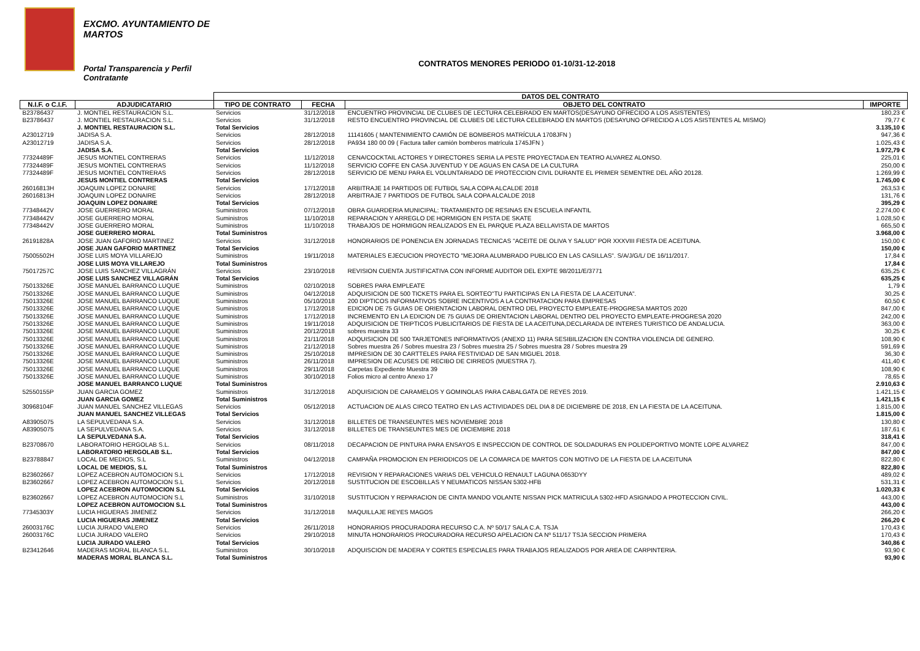EXCMO. AYUNTAMIENTO DE
MARTOS
Portal Transparencia y Perfil
Contratante
CONTRATOS MENORES PERIODO 01-10/31-12-2018
| | | DATOS DEL CONTRATO | | | |
| --- | --- | --- | --- | --- | --- |
| N.I.F. o C.I.F. | ADJUDICATARIO | TIPO DE CONTRATO | FECHA | OBJETO DEL CONTRATO | IMPORTE |
| B23786437 | J. MONTIEL RESTAURACION S.L. | Servicios | 31/12/2018 | ENCUENTRO PROVINCIAL DE CLUBES DE LECTURA CELEBRADO EN MARTOS(DESAYUNO OFRECIDO A LOS ASISTENTES) | 180,23 € |
| B23786437 | J. MONTIEL RESTAURACION S.L. | Servicios | 31/12/2018 | RESTO ENCUENTRO PROVINCIAL DE CLUBES DE LECTURA CELEBRADO EN MARTOS (DESAYUNO OFRECIDO A LOS ASISTENTES AL MISMO) | 79,77 € |
| | J. MONTIEL RESTAURACION S.L. | Total Servicios | | | 3.135,10 € |
| A23012719 | JADISA S.A. | Servicios | 28/12/2018 | 11141605 ( MANTENIMIENTO CAMIÓN DE BOMBEROS MATRÍCULA 1708JFN ) | 947,36 € |
| A23012719 | JADISA S.A. | Servicios | 28/12/2018 | PA934 180 00 09 ( Factura taller camión bomberos matrícula 1745JFN ) | 1.025,43 € |
| | JADISA S.A. | Total Servicios | | | 1.972,79 € |
| 77324489F | JESUS MONTIEL CONTRERAS | Servicios | 11/12/2018 | CENA/COCKTAIL ACTORES Y DIRECTORES SERIA LA PESTE PROYECTADA EN TEATRO ALVAREZ ALONSO. | 225,01 € |
| 77324489F | JESUS MONTIEL CONTRERAS | Servicios | 11/12/2018 | SERVICIO COFFE EN CASA JUVENTUD Y DE AGUAS EN CASA DE LA CULTURA | 250,00 € |
| 77324489F | JESUS MONTIEL CONTRERAS | Servicios | 28/12/2018 | SERVICIO DE MENU PARA EL VOLUNTARIADO DE PROTECCION CIVIL DURANTE EL PRIMER SEMENTRE DEL AÑO 20128. | 1.269,99 € |
| | JESUS MONTIEL CONTRERAS | Total Servicios | | | 1.745,00 € |
| 26016813H | JOAQUIN LOPEZ DONAIRE | Servicios | 17/12/2018 | ARBITRAJE 14 PARTIDOS DE FUTBOL SALA COPA ALCALDE 2018 | 263,53 € |
| 26016813H | JOAQUIN LOPEZ DONAIRE | Servicios | 28/12/2018 | ARBITRAJE 7 PARTIDOS DE FUTBOL SALA COPA ALCALDE 2018 | 131,76 € |
| | JOAQUIN LOPEZ DONAIRE | Total Servicios | | | 395,29 € |
| 77348442V | JOSE GUERRERO MORAL | Suministros | 07/12/2018 | OBRA GUARDERIA MUNICIPAL: TRATAMIENTO DE RESINAS EN ESCUELA INFANTIL | 2.274,00 € |
| 77348442V | JOSE GUERRERO MORAL | Suministros | 11/10/2018 | REPARACION Y ARREGLO DE HORMIGON EN PISTA DE SKATE | 1.028,50 € |
| 77348442V | JOSE GUERRERO MORAL | Suministros | 11/10/2018 | TRABAJOS DE HORMIGON REALIZADOS EN EL PARQUE PLAZA BELLAVISTA DE MARTOS | 665,50 € |
| | JOSE GUERRERO MORAL | Total Suministros | | | 3.968,00 € |
| 26191828A | JOSE JUAN GAFORIO MARTINEZ | Servicios | 31/12/2018 | HONORARIOS DE PONENCIA EN JORNADAS TECNICAS "ACEITE DE OLIVA Y SALUD" POR XXXVIII FIESTA DE ACEITUNA. | 150,00 € |
| | JOSE JUAN GAFORIO MARTINEZ | Total Servicios | | | 150,00 € |
| 75005502H | JOSE LUIS MOYA VILLAREJO | Suministros | 19/11/2018 | MATERIALES EJECUCION PROYECTO "MEJORA ALUMBRADO PUBLICO EN LAS CASILLAS". S/A/J/G/L/ DE 16/11/2017. | 17,84 € |
| | JOSE LUIS MOYA VILLAREJO | Total Suministros | | | 17,84 € |
| 75017257C | JOSE LUIS SANCHEZ VILLAGRÁN | Servicios | 23/10/2018 | REVISION CUENTA JUSTIFICATIVA CON INFORME AUDITOR DEL EXPTE 98/2011/E/3771 | 635,25 € |
| | JOSE LUIS SANCHEZ VILLAGRÁN | Total Servicios | | | 635,25 € |
| 75013326E | JOSE MANUEL BARRANCO LUQUE | Suministros | 02/10/2018 | SOBRES PARA EMPLEATE | 1,79 € |
| 75013326E | JOSE MANUEL BARRANCO LUQUE | Suministros | 04/12/2018 | ADQUISICION DE 500 TICKETS PARA EL SORTEO"TU PARTICIPAS EN LA FIESTA DE LA ACEITUNA". | 30,25 € |
| 75013326E | JOSE MANUEL BARRANCO LUQUE | Suministros | 05/10/2018 | 200 DIPTICOS INFORMATIVOS SOBRE INCENTIVOS A LA CONTRATACION PARA EMPRESAS | 60,50 € |
| 75013326E | JOSE MANUEL BARRANCO LUQUE | Suministros | 17/12/2018 | EDICION DE 75 GUIAS DE ORIENTACION LABORAL DENTRO DEL PROYECTO EMPLEATE-PROGRESA MARTOS 2020 | 847,00 € |
| 75013326E | JOSE MANUEL BARRANCO LUQUE | Suministros | 17/12/2018 | INCREMENTO EN LA EDICION DE 75 GUIAS DE ORIENTACION LABORAL DENTRO DEL PROYECTO EMPLEATE-PROGRESA 2020 | 242,00 € |
| 75013326E | JOSE MANUEL BARRANCO LUQUE | Suministros | 19/11/2018 | ADQUISICION DE TRIPTICOS PUBLICITARIOS DE FIESTA DE LA ACEITUNA,DECLARADA DE INTERES TURISTICO DE ANDALUCIA. | 363,00 € |
| 75013326E | JOSE MANUEL BARRANCO LUQUE | Suministros | 20/12/2018 | sobres muestra 33 | 30,25 € |
| 75013326E | JOSE MANUEL BARRANCO LUQUE | Suministros | 21/11/2018 | ADQUISICION DE 500 TARJETONES INFORMATIVOS (ANEXO 11) PARA SESIBILIZACION EN CONTRA VIOLENCIA DE GENERO. | 108,90 € |
| 75013326E | JOSE MANUEL BARRANCO LUQUE | Suministros | 21/12/2018 | Sobres muestra 26 / Sobres muestra 23 / Sobres muestra 25 / Sobres muestra 28 / Sobres muestra 29 | 591,69 € |
| 75013326E | JOSE MANUEL BARRANCO LUQUE | Suministros | 25/10/2018 | IMPRESION DE 30 CARTTELES PARA FESTIVIDAD DE SAN MIGUEL 2018. | 36,30 € |
| 75013326E | JOSE MANUEL BARRANCO LUQUE | Suministros | 26/11/2018 | IMPRESION DE ACUSES DE RECIBO DE CIRREOS (MUESTRA 7). | 411,40 € |
| 75013326E | JOSE MANUEL BARRANCO LUQUE | Suministros | 29/11/2018 | Carpetas Expediente Muestra 39 | 108,90 € |
| 75013326E | JOSE MANUEL BARRANCO LUQUE | Suministros | 30/10/2018 | Folios micro al centro Anexo 17 | 78,65 € |
| | JOSE MANUEL BARRANCO LUQUE | Total Suministros | | | 2.910,63 € |
| 52550155P | JUAN GARCIA GOMEZ | Suministros | 31/12/2018 | ADQUISICION DE CARAMELOS Y GOMINOLAS PARA CABALGATA DE REYES 2019. | 1.421,15 € |
| | JUAN GARCIA GOMEZ | Total Suministros | | | 1.421,15 € |
| 30968104F | JUAN MANUEL SANCHEZ VILLEGAS | Servicios | 05/12/2018 | ACTUACION DE ALAS CIRCO TEATRO EN LAS ACTIVIDADES DEL DIA 8 DE DICIEMBRE DE 2018, EN LA FIESTA DE LA ACEITUNA. | 1.815,00 € |
| | JUAN MANUEL SANCHEZ VILLEGAS | Total Servicios | | | 1.815,00 € |
| A83905075 | LA SEPULVEDANA S.A. | Servicios | 31/12/2018 | BILLETES DE TRANSEUNTES MES NOVIEMBRE 2018 | 130,80 € |
| A83905075 | LA SEPULVEDANA S.A. | Servicios | 31/12/2018 | BILLETES DE TRANSEUNTES MES DE DICIEMBRE 2018 | 187,61 € |
| | LA SEPULVEDANA S.A. | Total Servicios | | | 318,41 € |
| B23708670 | LABORATORIO HERGOLAB S.L. | Servicios | 08/11/2018 | DECAPACION DE PINTURA PARA ENSAYOS E INSPECCION DE CONTROL DE SOLDADURAS EN POLIDEPORTIVO MONTE LOPE ALVAREZ | 847,00 € |
| | LABORATORIO HERGOLAB S.L. | Total Servicios | | | 847,00 € |
| B23788847 | LOCAL DE MEDIOS, S.L | Suministros | 04/12/2018 | CAMPAÑA PROMOCION EN PERIODICOS DE LA COMARCA DE MARTOS CON MOTIVO DE LA FIESTA DE LA ACEITUNA | 822,80 € |
| | LOCAL DE MEDIOS, S.L | Total Suministros | | | 822,80 € |
| B23602667 | LOPEZ ACEBRON AUTOMOCION S.L | Servicios | 17/12/2018 | REVISION Y REPARACIONES VARIAS DEL VEHICULO RENAULT LAGUNA 0653DYY | 489,02 € |
| B23602667 | LOPEZ ACEBRON AUTOMOCION S.L | Servicios | 20/12/2018 | SUSTITUCION DE ESCOBILLAS Y NEUMATICOS NISSAN 5302-HFB | 531,31 € |
| | LOPEZ ACEBRON AUTOMOCION S.L | Total Servicios | | | 1.020,33 € |
| B23602667 | LOPEZ ACEBRON AUTOMOCION S.L | Suministros | 31/10/2018 | SUSTITUCION Y REPARACION DE CINTA MANDO VOLANTE NISSAN PICK MATRICULA 5302-HFD ASIGNADO A PROTECCION CIVIL. | 443,00 € |
| | LOPEZ ACEBRON AUTOMOCION S.L | Total Suministros | | | 443,00 € |
| 77345303Y | LUCIA HIGUERAS JIMENEZ | Servicios | 31/12/2018 | MAQUILLAJE REYES MAGOS | 266,20 € |
| | LUCIA HIGUERAS JIMENEZ | Total Servicios | | | 266,20 € |
| 26003176C | LUCIA JURADO VALERO | Servicios | 26/11/2018 | HONORARIOS PROCURADORA RECURSO C.A. Nº 50/17 SALA C.A. TSJA | 170,43 € |
| 26003176C | LUCIA JURADO VALERO | Servicios | 29/10/2018 | MINUTA HONORARIOS PROCURADORA RECURSO APELACION CA Nº 511/17 TSJA SECCION PRIMERA | 170,43 € |
| | LUCIA JURADO VALERO | Total Servicios | | | 340,86 € |
| B23412646 | MADERAS MORAL BLANCA S.L. | Suministros | 30/10/2018 | ADQUISCION DE MADERA Y CORTES ESPECIALES PARA TRABAJOS REALIZADOS POR AREA DE CARPINTERIA. | 93,90 € |
| | MADERAS MORAL BLANCA S.L. | Total Suministros | | | 93,90 € |